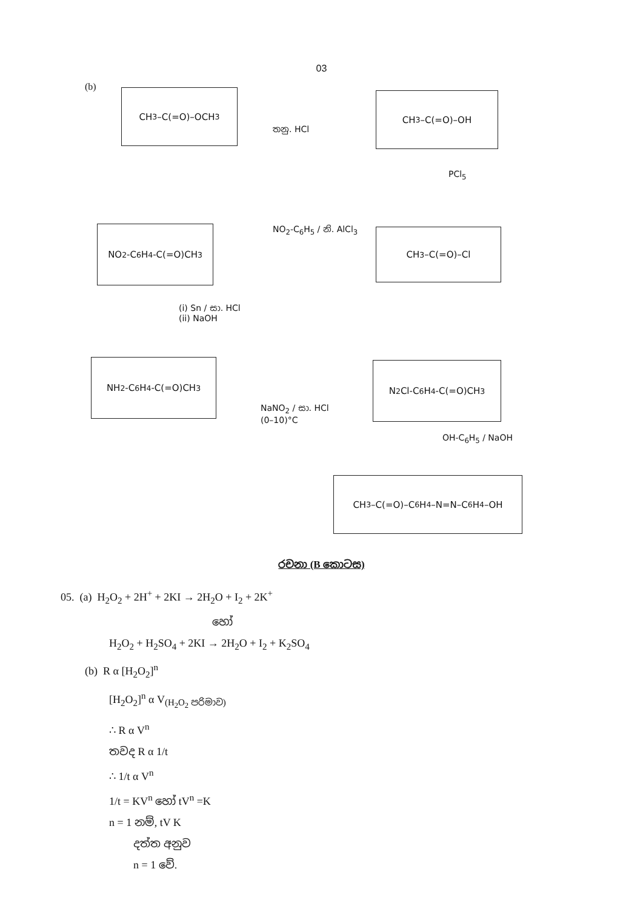03
(b) CH<sub>3</sub>–C(=O)–OCH<sub>3</sub>
තනු. HCl
CH<sub>3</sub>–C(=O)–OH
PCl<sub>5</sub>
NO<sub>2</sub>-C<sub>6</sub>H<sub>4</sub>-C(=O)CH<sub>3</sub> NO<sub>2</sub>-C<sub>6</sub>H<sub>5</sub> / නි. AlCl<sub>3</sub> CH<sub>3</sub>–C(=O)–Cl
(i) Sn / සා. HCl
(ii) NaOH
NH<sub>2</sub>-C<sub>6</sub>H<sub>4</sub>-C(=O)CH<sub>3</sub>
NaNO<sub>2</sub> / සා. HCl
(0–10)°C
N<sub>2</sub>Cl-C<sub>6</sub>H<sub>4</sub>-C(=O)CH<sub>3</sub>
OH-C<sub>6</sub>H<sub>5</sub> / NaOH
CH<sub>3</sub>–C(=O)–C<sub>6</sub>H<sub>4</sub>–N=N–C<sub>6</sub>H<sub>4</sub>–OH
රචනා (B කොටස)
05. (a) H<sub>2</sub>O<sub>2</sub> + 2H<sup>+</sup> + 2KI → 2H<sub>2</sub>O + I<sub>2</sub> + 2K<sup>+</sup>
හෝ
H<sub>2</sub>O<sub>2</sub> + H<sub>2</sub>SO<sub>4</sub> + 2KI → 2H<sub>2</sub>O + I<sub>2</sub> + K<sub>2</sub>SO<sub>4</sub>
(b) R α [H<sub>2</sub>O<sub>2</sub>]<sup>n</sup>
[H<sub>2</sub>O<sub>2</sub>]<sup>n</sup> α V<sub>(H<sub>2</sub>O<sub>2</sub> පරිමාව)</sub>
∴ R α V<sup>n</sup>
තවද R α 1/t
∴ 1/t α V<sup>n</sup>
1/t = KV<sup>n</sup> හෝ tV<sup>n</sup> =K
n = 1 නම්, tV K
දත්ත අනුව
n = 1 වේ.